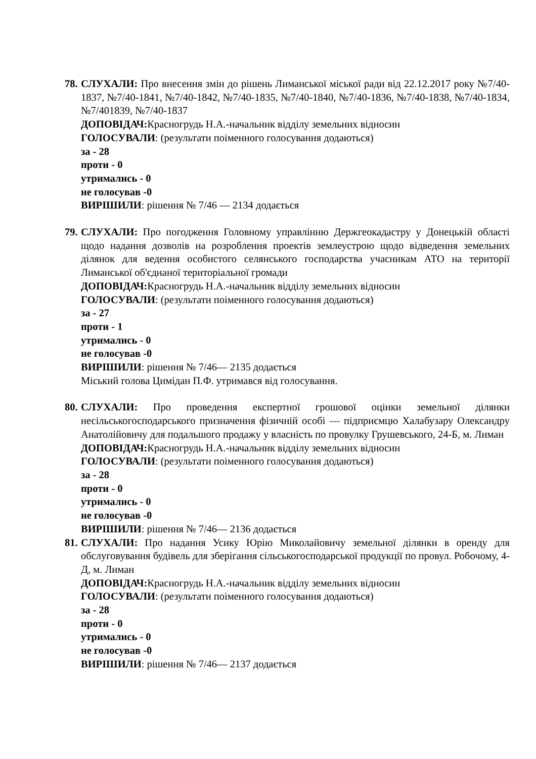78.
СЛУХАЛИ: Про внесення змін до рішень Лиманської міської ради від 22.12.2017 року №7/40-1837, №7/40-1841, №7/40-1842, №7/40-1835, №7/40-1840, №7/40-1836, №7/40-1838, №7/40-1834, №7/401839, №7/40-1837
ДОПОВІДАЧ: Красногрудь Н.А.-начальник відділу земельних відносин
ГОЛОСУВАЛИ: (результати поіменного голосування додаються)
за - 28
проти - 0
утримались - 0
не голосував -0
ВИРІШИЛИ: рішення № 7/46 — 2134 додається
79.
СЛУХАЛИ: Про погодження Головному управлінню Держгеокадастру у Донецькій області щодо надання дозволів на розроблення проектів землеустрою щодо відведення земельних ділянок для ведення особистого селянського господарства учасникам АТО на території Лиманської об'єднаної територіальної громади
ДОПОВІДАЧ: Красногрудь Н.А.-начальник відділу земельних відносин
ГОЛОСУВАЛИ: (результати поіменного голосування додаються)
за - 27
проти - 1
утримались - 0
не голосував -0
ВИРІШИЛИ: рішення № 7/46— 2135 додається
Міський голова Цимідан П.Ф. утримався від голосування.
80.
СЛУХАЛИ: Про проведення експертної грошової оцінки земельної ділянки несільськогосподарського призначення фізичній особі — підприємцю Халабузару Олександру Анатолійовичу для подальшого продажу у власність по провулку Грушевського, 24-Б, м. Лиман
ДОПОВІДАЧ: Красногрудь Н.А.-начальник відділу земельних відносин
ГОЛОСУВАЛИ: (результати поіменного голосування додаються)
за - 28
проти - 0
утримались - 0
не голосував -0
ВИРІШИЛИ: рішення № 7/46— 2136 додається
81.
СЛУХАЛИ: Про надання Усику Юрію Миколайовичу земельної ділянки в оренду для обслуговування будівель для зберігання сільськогосподарської продукції по провул. Робочому, 4-Д, м. Лиман
ДОПОВІДАЧ: Красногрудь Н.А.-начальник відділу земельних відносин
ГОЛОСУВАЛИ: (результати поіменного голосування додаються)
за - 28
проти - 0
утримались - 0
не голосував -0
ВИРІШИЛИ: рішення № 7/46— 2137 додається